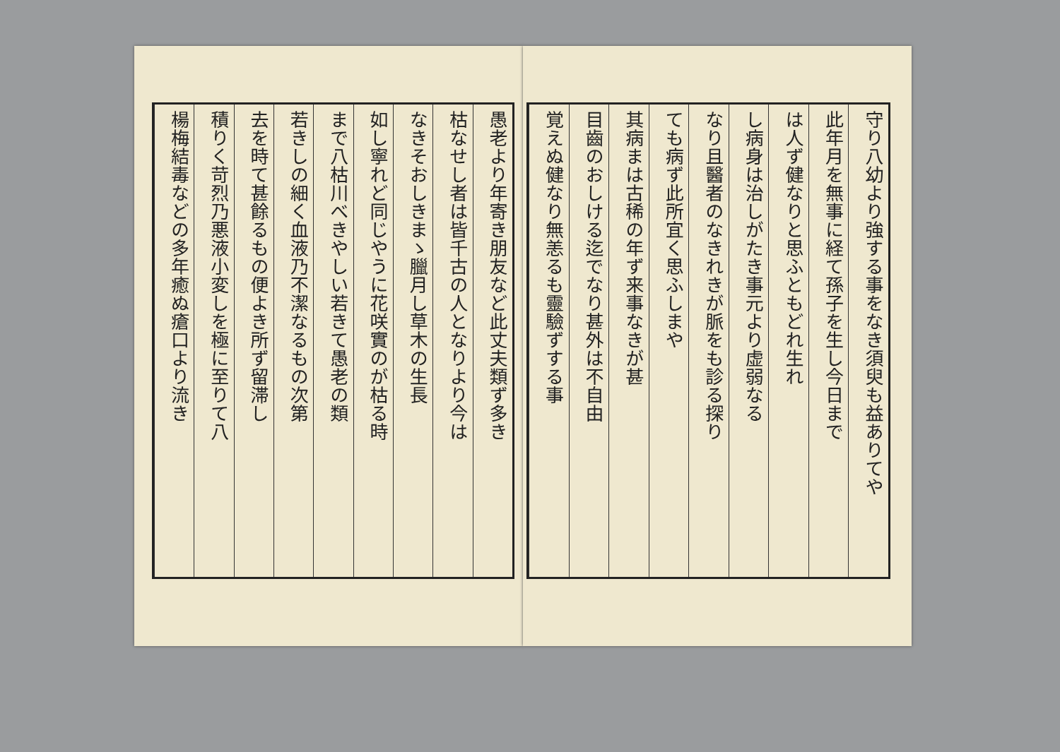愚老より年寄き朋友など此丈夫類ず多き
枯なせし者は皆千古の人となりより今は
なきそおしきまゝ臘月し草木の生長
如し寧れど同じやうに花咲實のが枯る時
まで八枯川べきやしい若きて愚老の類
若きしの細く血液乃不潔なるもの次第
去を時て甚餘るもの便よき所ず留滞し
積りく苛烈乃悪液小変しを極に至りて八
楊梅結毒などの多年癒ぬ瘡口より流き
守り八幼より強する事をなき須臾も益ありてや
此年月を無事に経て孫子を生し今日まで
は人ず健なりと思ふともどれ生れ
し病身は治しがたき事元より虚弱なる
なり且醫者のなきれきが脈をも診る探り
ても病ず此所宜く思ふしまや
其病まは古稀の年ず来事なきが甚
目齒のおしける迄でなり甚外は不自由
覚えぬ健なり無恙るも靈驗ずする事